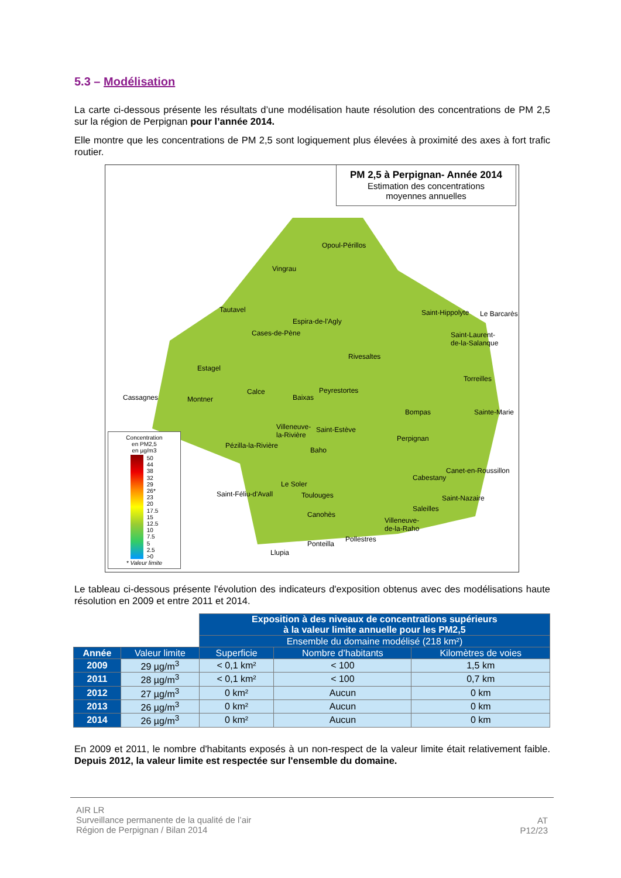5.3 – Modélisation
La carte ci-dessous présente les résultats d’une modélisation haute résolution des concentrations de PM 2,5 sur la région de Perpignan pour l’année 2014.
Elle montre que les concentrations de PM 2,5 sont logiquement plus élevées à proximité des axes à fort trafic routier.
PM 2,5 à Perpignan- Année 2014
Estimation des concentrations
moyennes annuelles
Opoul-Périllos
Vingrau
Tautavel
Espira-de-l'Agly
Cases-de-Pène
Rivesaltes
Estagel
Cassagnes Montner
Calce
Baixas
Peyrestortes
Saint-Hippolyte Le Barcarès
Saint-Laurent-
de-la-Salanque
Torreilles
Bompas Sainte-Marie
Villeneuve-
la-Rivière
Saint-Estève
Perpignan
Pézilla-la-Rivière
Baho
Cabestany
Canet-en-Roussillon
Le Soler
Saint-Féliu-d'Avall Toulouges Saint-Nazaire
Saleilles
Canohès
Villeneuve-
de-la-Raho
Pollestres
Ponteilla
Llupia
Concentration
en PM2,5
en µg/m3
50
44
38
32
29
26*
23
20
17.5
15
12.5
10
7.5
5
2.5
>0
* Valeur limite
Le tableau ci-dessous présente l'évolution des indicateurs d'exposition obtenus avec des modélisations haute résolution en 2009 et entre 2011 et 2014.
| | | Exposition à des niveaux de concentrations supérieurs à la valeur limite annuelle pour les PM2,5 | | |
| | | Ensemble du domaine modélisé (218 km²) | | |
| Année | Valeur limite | Superficie | Nombre d’habitants | Kilomètres de voies |
| 2009 | 29 µg/m<sup>3</sup> | < 0,1 km² | < 100 | 1,5 km |
| 2011 | 28 µg/m<sup>3</sup> | < 0,1 km² | < 100 | 0,7 km |
| 2012 | 27 µg/m<sup>3</sup> | 0 km² | Aucun | 0 km |
| 2013 | 26 µg/m<sup>3</sup> | 0 km² | Aucun | 0 km |
| 2014 | 26 µg/m<sup>3</sup> | 0 km² | Aucun | 0 km |
En 2009 et 2011, le nombre d'habitants exposés à un non-respect de la valeur limite était relativement faible. Depuis 2012, la valeur limite est respectée sur l'ensemble du domaine.
AIR LR
Surveillance permanente de la qualité de l’air
Région de Perpignan / Bilan 2014
AT
P12/23